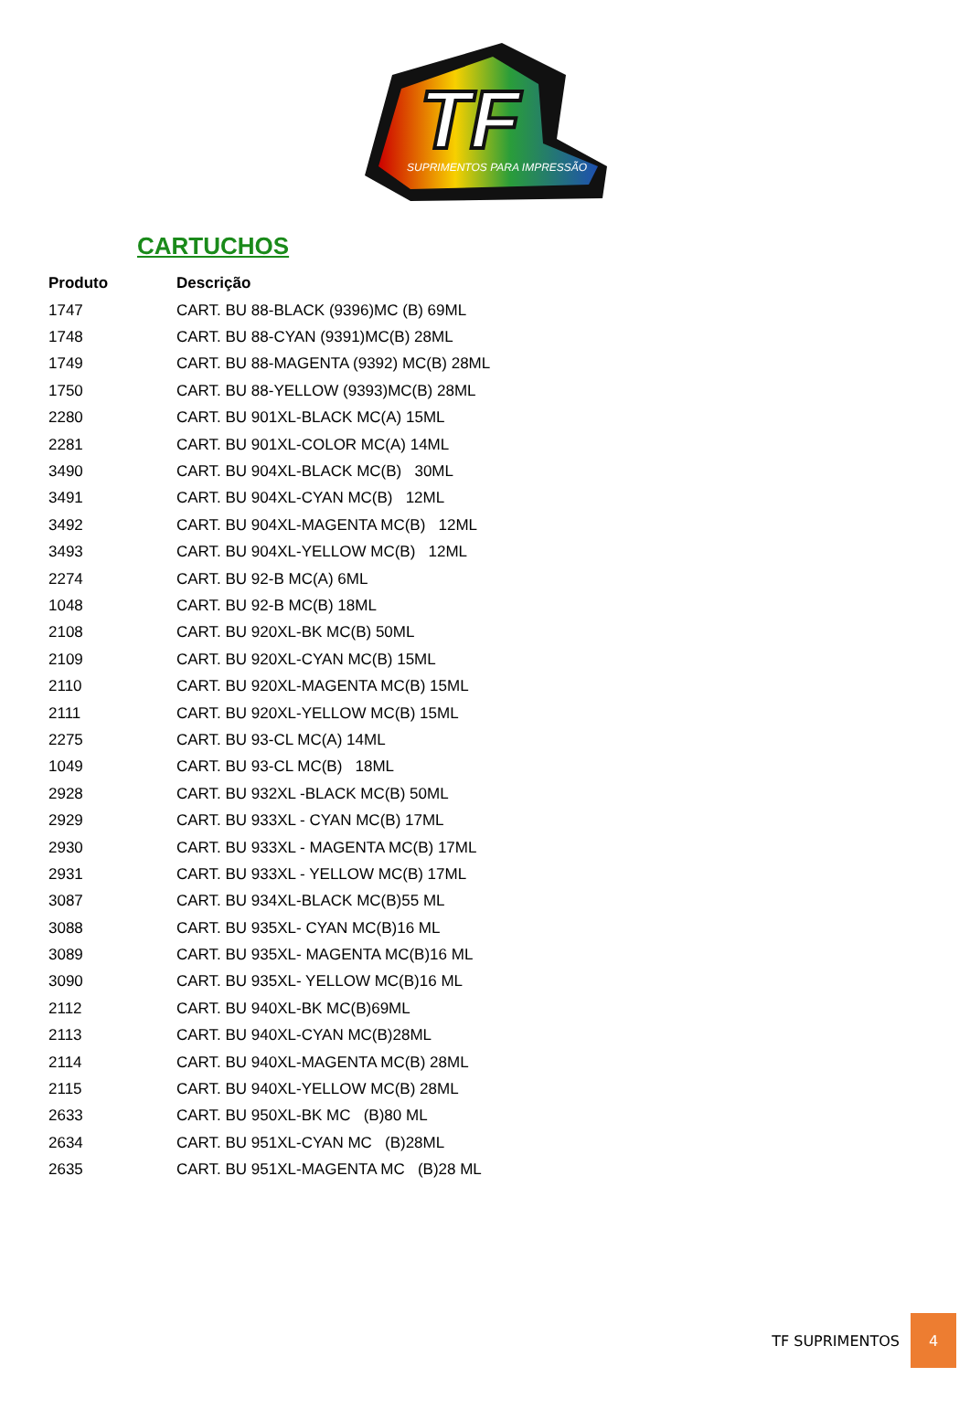TF
SUPRIMENTOS PARA IMPRESSÃO
CARTUCHOS
| Produto | Descrição |
| --- | --- |
| 1747 | CART. BU 88-BLACK (9396)MC (B) 69ML |
| 1748 | CART. BU 88-CYAN (9391)MC(B) 28ML |
| 1749 | CART. BU 88-MAGENTA (9392) MC(B) 28ML |
| 1750 | CART. BU 88-YELLOW (9393)MC(B) 28ML |
| 2280 | CART. BU 901XL-BLACK MC(A) 15ML |
| 2281 | CART. BU 901XL-COLOR MC(A) 14ML |
| 3490 | CART. BU 904XL-BLACK MC(B) 30ML |
| 3491 | CART. BU 904XL-CYAN MC(B) 12ML |
| 3492 | CART. BU 904XL-MAGENTA MC(B) 12ML |
| 3493 | CART. BU 904XL-YELLOW MC(B) 12ML |
| 2274 | CART. BU 92-B MC(A) 6ML |
| 1048 | CART. BU 92-B MC(B) 18ML |
| 2108 | CART. BU 920XL-BK MC(B) 50ML |
| 2109 | CART. BU 920XL-CYAN MC(B) 15ML |
| 2110 | CART. BU 920XL-MAGENTA MC(B) 15ML |
| 2111 | CART. BU 920XL-YELLOW MC(B) 15ML |
| 2275 | CART. BU 93-CL MC(A) 14ML |
| 1049 | CART. BU 93-CL MC(B) 18ML |
| 2928 | CART. BU 932XL -BLACK MC(B) 50ML |
| 2929 | CART. BU 933XL - CYAN MC(B) 17ML |
| 2930 | CART. BU 933XL - MAGENTA MC(B) 17ML |
| 2931 | CART. BU 933XL - YELLOW MC(B) 17ML |
| 3087 | CART. BU 934XL-BLACK MC(B)55 ML |
| 3088 | CART. BU 935XL- CYAN MC(B)16 ML |
| 3089 | CART. BU 935XL- MAGENTA MC(B)16 ML |
| 3090 | CART. BU 935XL- YELLOW MC(B)16 ML |
| 2112 | CART. BU 940XL-BK MC(B)69ML |
| 2113 | CART. BU 940XL-CYAN MC(B)28ML |
| 2114 | CART. BU 940XL-MAGENTA MC(B) 28ML |
| 2115 | CART. BU 940XL-YELLOW MC(B) 28ML |
| 2633 | CART. BU 950XL-BK MC (B)80 ML |
| 2634 | CART. BU 951XL-CYAN MC (B)28ML |
| 2635 | CART. BU 951XL-MAGENTA MC (B)28 ML |
TF SUPRIMENTOS 4